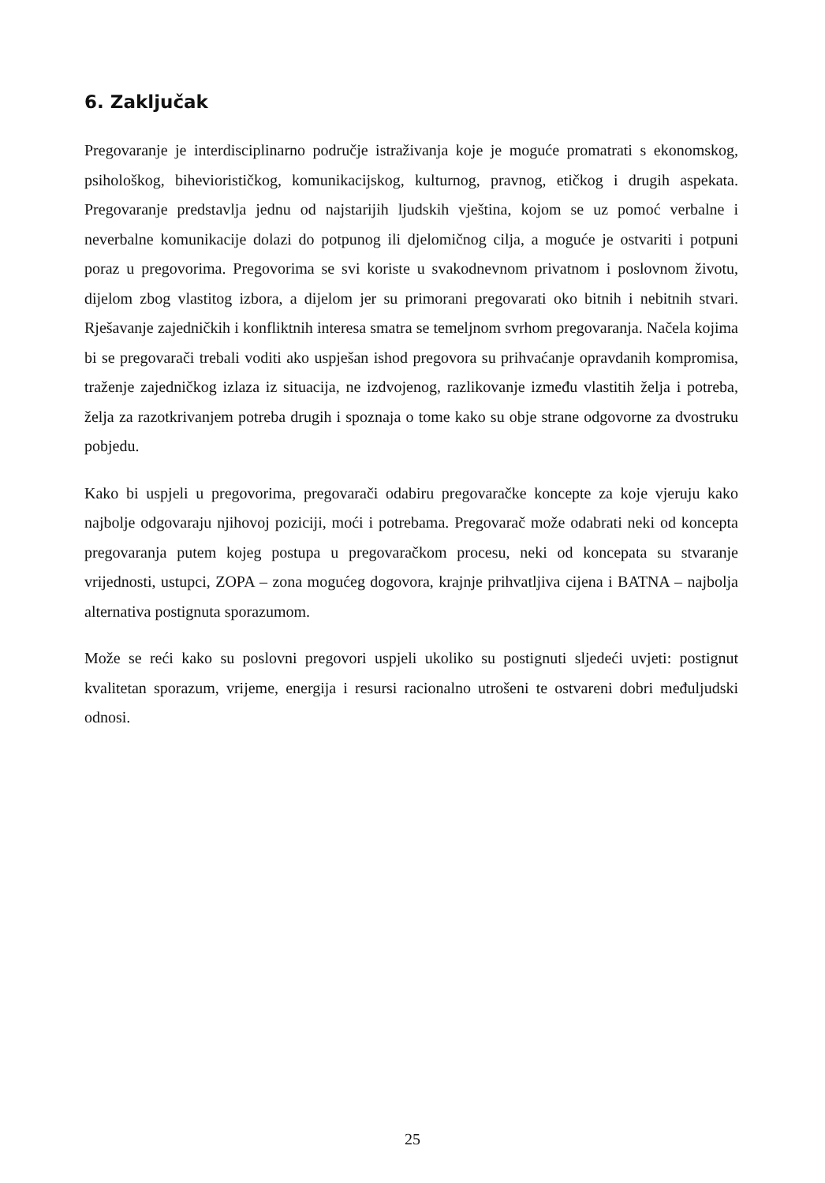6. Zaključak
Pregovaranje je interdisciplinarno područje istraživanja koje je moguće promatrati s ekonomskog, psihološkog, bihevioristič­kog, komunikacijskog, kulturnog, pravnog, etičkog i drugih aspekata. Pregovaranje predstavlja jednu od najstarijih ljudskih vještina, kojom se uz pomoć verbalne i neverbalne komunikacije dolazi do potpunog ili djelomičnog cilja, a moguće je ostvariti i potpuni poraz u pregovorima. Pregovorima se svi koriste u svakodnevnom privatnom i poslovnom životu, dijelom zbog vlastitog izbora, a dijelom jer su primorani pregovarati oko bitnih i nebitnih stvari. Rješavanje zajedničkih i konfliktnih interesa smatra se temeljnom svrhom pregovaranja. Načela kojima bi se pregovarači trebali voditi ako uspješan ishod pregovora su prihvaćanje opravdanih kompromisa, traženje zajedničkog izlaza iz situacija, ne izdvojenog, razlikovanje između vlastitih želja i potreba, želja za razotkrivanjem potreba drugih i spoznaja o tome kako su obje strane odgovorne za dvostruku pobjedu.
Kako bi uspjeli u pregovorima, pregovarači odabiru pregovaračke koncepte za koje vjeruju kako najbolje odgovaraju njihovoj poziciji, moći i potrebama. Pregovarač može odabrati neki od koncepta pregovaranja putem kojeg postupa u pregovaračkom procesu, neki od koncepata su stvaranje vrijednosti, ustupci, ZOPA – zona mogućeg dogovora, krajnje prihvatljiva cijena i BATNA – najbolja alternativa postignuta sporazumom.
Može se reći kako su poslovni pregovori uspjeli ukoliko su postignuti sljedeći uvjeti: postignut kvalitetan sporazum, vrijeme, energija i resursi racionalno utrošeni te ostvareni dobri međuljudski odnosi.
25